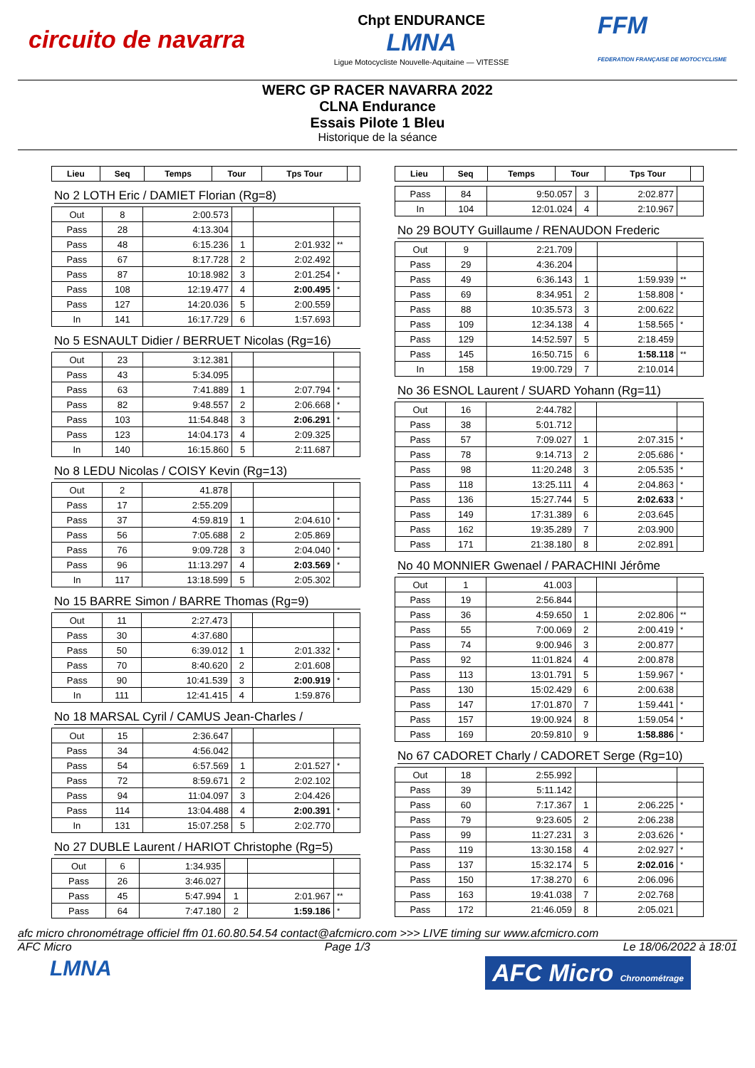circuito de navarra Chpt ENDURANCE
LMNA
Ligue Motocycliste Nouvelle-Aquitaine — VITESSE FFM
FEDERATION FRANÇAISE DE MOTOCYCLISME
WERC GP RACER NAVARRA 2022
CLNA Endurance
Essais Pilote 1 Bleu
Historique de la séance
| Lieu | Seq | Temps | Tour | Tps Tour | |
| --- | --- | --- | --- | --- | --- |
No 2 LOTH Eric / DAMIET Florian (Rg=8)
| Out | 8 | 2:00.573 | | | |
| Pass | 28 | 4:13.304 | | | |
| Pass | 48 | 6:15.236 | 1 | 2:01.932 | ** |
| Pass | 67 | 8:17.728 | 2 | 2:02.492 | |
| Pass | 87 | 10:18.982 | 3 | 2:01.254 | * |
| Pass | 108 | 12:19.477 | 4 | 2:00.495 | * |
| Pass | 127 | 14:20.036 | 5 | 2:00.559 | |
| In | 141 | 16:17.729 | 6 | 1:57.693 | |
No 5 ESNAULT Didier / BERRUET Nicolas (Rg=16)
| Out | 23 | 3:12.381 | | | |
| Pass | 43 | 5:34.095 | | | |
| Pass | 63 | 7:41.889 | 1 | 2:07.794 | * |
| Pass | 82 | 9:48.557 | 2 | 2:06.668 | * |
| Pass | 103 | 11:54.848 | 3 | 2:06.291 | * |
| Pass | 123 | 14:04.173 | 4 | 2:09.325 | |
| In | 140 | 16:15.860 | 5 | 2:11.687 | |
No 8 LEDU Nicolas / COISY Kevin (Rg=13)
| Out | 2 | 41.878 | | | |
| Pass | 17 | 2:55.209 | | | |
| Pass | 37 | 4:59.819 | 1 | 2:04.610 | * |
| Pass | 56 | 7:05.688 | 2 | 2:05.869 | |
| Pass | 76 | 9:09.728 | 3 | 2:04.040 | * |
| Pass | 96 | 11:13.297 | 4 | 2:03.569 | * |
| In | 117 | 13:18.599 | 5 | 2:05.302 | |
No 15 BARRE Simon / BARRE Thomas (Rg=9)
| Out | 11 | 2:27.473 | | | |
| Pass | 30 | 4:37.680 | | | |
| Pass | 50 | 6:39.012 | 1 | 2:01.332 | * |
| Pass | 70 | 8:40.620 | 2 | 2:01.608 | |
| Pass | 90 | 10:41.539 | 3 | 2:00.919 | * |
| In | 111 | 12:41.415 | 4 | 1:59.876 | |
No 18 MARSAL Cyril / CAMUS Jean-Charles /
| Out | 15 | 2:36.647 | | | |
| Pass | 34 | 4:56.042 | | | |
| Pass | 54 | 6:57.569 | 1 | 2:01.527 | * |
| Pass | 72 | 8:59.671 | 2 | 2:02.102 | |
| Pass | 94 | 11:04.097 | 3 | 2:04.426 | |
| Pass | 114 | 13:04.488 | 4 | 2:00.391 | * |
| In | 131 | 15:07.258 | 5 | 2:02.770 | |
No 27 DUBLE Laurent / HARIOT Christophe (Rg=5)
| Out | 6 | 1:34.935 | | | |
| Pass | 26 | 3:46.027 | | | |
| Pass | 45 | 5:47.994 | 1 | 2:01.967 | ** |
| Pass | 64 | 7:47.180 | 2 | 1:59.186 | * |
| Lieu | Seq | Temps | Tour | Tps Tour | |
| --- | --- | --- | --- | --- | --- |
| Pass | 84 | 9:50.057 | 3 | 2:02.877 | |
| In | 104 | 12:01.024 | 4 | 2:10.967 | |
No 29 BOUTY Guillaume / RENAUDON Frederic
| Out | 9 | 2:21.709 | | | |
| Pass | 29 | 4:36.204 | | | |
| Pass | 49 | 6:36.143 | 1 | 1:59.939 | ** |
| Pass | 69 | 8:34.951 | 2 | 1:58.808 | * |
| Pass | 88 | 10:35.573 | 3 | 2:00.622 | |
| Pass | 109 | 12:34.138 | 4 | 1:58.565 | * |
| Pass | 129 | 14:52.597 | 5 | 2:18.459 | |
| Pass | 145 | 16:50.715 | 6 | 1:58.118 | ** |
| In | 158 | 19:00.729 | 7 | 2:10.014 | |
No 36 ESNOL Laurent / SUARD Yohann (Rg=11)
| Out | 16 | 2:44.782 | | | |
| Pass | 38 | 5:01.712 | | | |
| Pass | 57 | 7:09.027 | 1 | 2:07.315 | * |
| Pass | 78 | 9:14.713 | 2 | 2:05.686 | * |
| Pass | 98 | 11:20.248 | 3 | 2:05.535 | * |
| Pass | 118 | 13:25.111 | 4 | 2:04.863 | * |
| Pass | 136 | 15:27.744 | 5 | 2:02.633 | * |
| Pass | 149 | 17:31.389 | 6 | 2:03.645 | |
| Pass | 162 | 19:35.289 | 7 | 2:03.900 | |
| Pass | 171 | 21:38.180 | 8 | 2:02.891 | |
No 40 MONNIER Gwenael / PARACHINI Jérôme
| Out | 1 | 41.003 | | | |
| Pass | 19 | 2:56.844 | | | |
| Pass | 36 | 4:59.650 | 1 | 2:02.806 | ** |
| Pass | 55 | 7:00.069 | 2 | 2:00.419 | * |
| Pass | 74 | 9:00.946 | 3 | 2:00.877 | |
| Pass | 92 | 11:01.824 | 4 | 2:00.878 | |
| Pass | 113 | 13:01.791 | 5 | 1:59.967 | * |
| Pass | 130 | 15:02.429 | 6 | 2:00.638 | |
| Pass | 147 | 17:01.870 | 7 | 1:59.441 | * |
| Pass | 157 | 19:00.924 | 8 | 1:59.054 | * |
| Pass | 169 | 20:59.810 | 9 | 1:58.886 | * |
No 67 CADORET Charly / CADORET Serge (Rg=10)
| Out | 18 | 2:55.992 | | | |
| Pass | 39 | 5:11.142 | | | |
| Pass | 60 | 7:17.367 | 1 | 2:06.225 | * |
| Pass | 79 | 9:23.605 | 2 | 2:06.238 | |
| Pass | 99 | 11:27.231 | 3 | 2:03.626 | * |
| Pass | 119 | 13:30.158 | 4 | 2:02.927 | * |
| Pass | 137 | 15:32.174 | 5 | 2:02.016 | * |
| Pass | 150 | 17:38.270 | 6 | 2:06.096 | |
| Pass | 163 | 19:41.038 | 7 | 2:02.768 | |
| Pass | 172 | 21:46.059 | 8 | 2:05.021 | |
afc micro chronométrage officiel ffm 01.60.80.54.54 contact@afcmicro.com >>> LIVE timing sur www.afcmicro.com
AFC Micro Page 1/3 Le 18/06/2022 à 18:01
LMNA AFC Micro Chronométrage